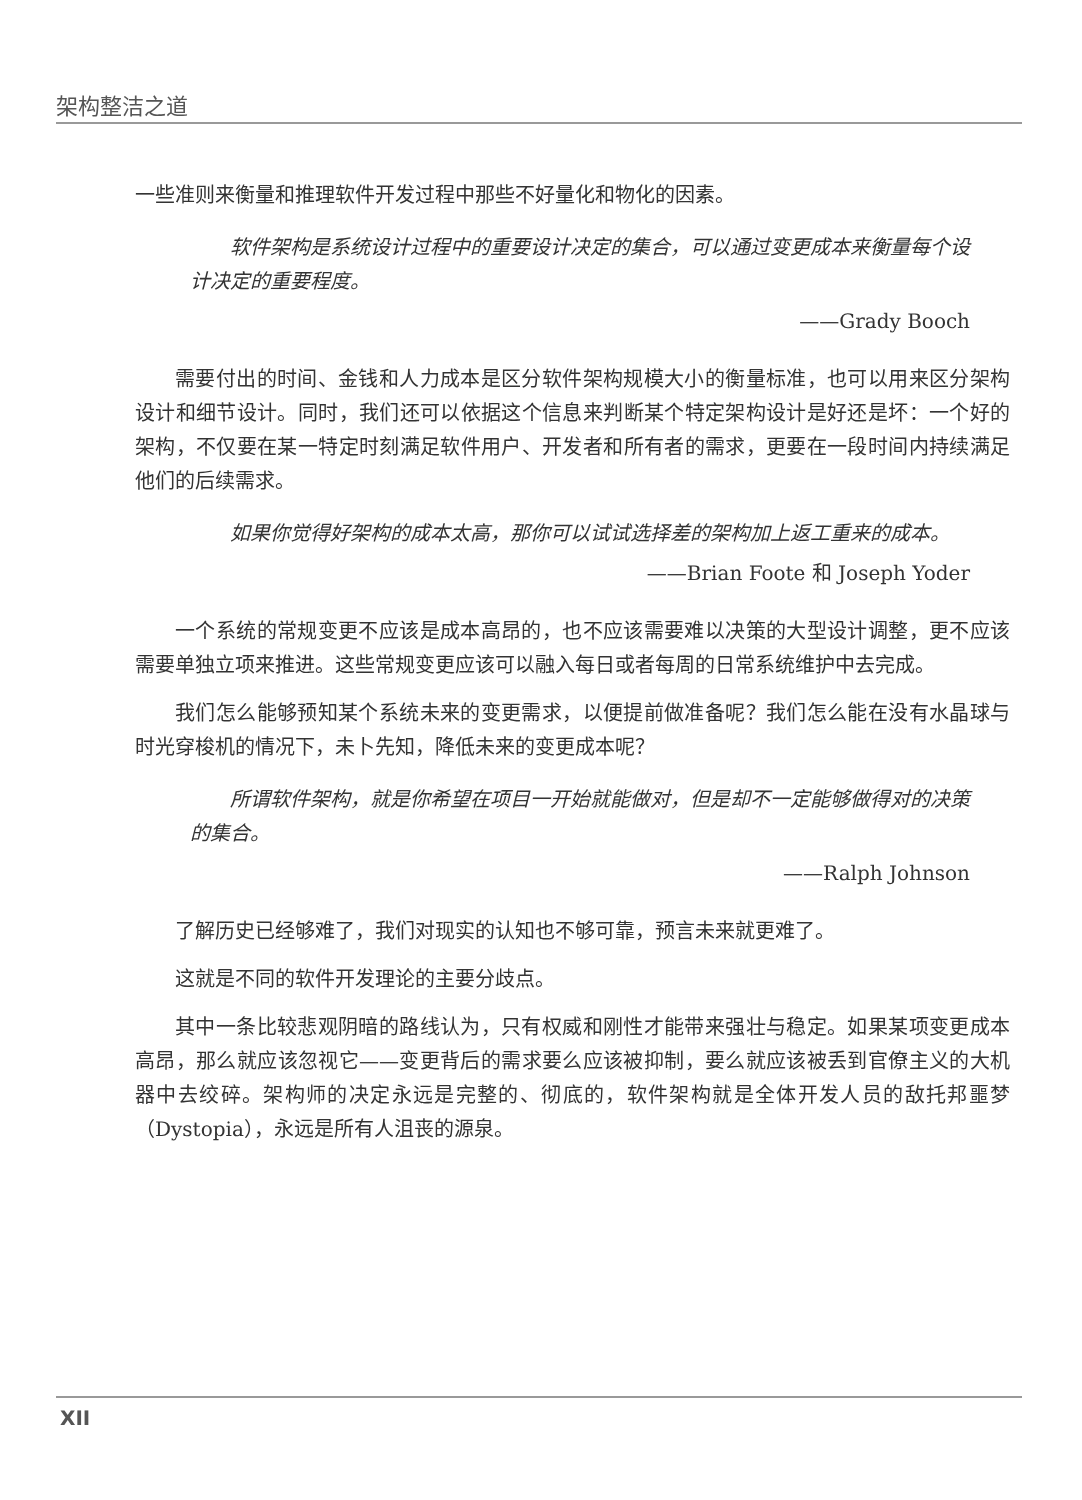架构整洁之道
一些准则来衡量和推理软件开发过程中那些不好量化和物化的因素。
软件架构是系统设计过程中的重要设计决定的集合，可以通过变更成本来衡量每个设计决定的重要程度。
——Grady Booch
需要付出的时间、金钱和人力成本是区分软件架构规模大小的衡量标准，也可以用来区分架构设计和细节设计。同时，我们还可以依据这个信息来判断某个特定架构设计是好还是坏：一个好的架构，不仅要在某一特定时刻满足软件用户、开发者和所有者的需求，更要在一段时间内持续满足他们的后续需求。
如果你觉得好架构的成本太高，那你可以试试选择差的架构加上返工重来的成本。
——Brian Foote 和 Joseph Yoder
一个系统的常规变更不应该是成本高昂的，也不应该需要难以决策的大型设计调整，更不应该需要单独立项来推进。这些常规变更应该可以融入每日或者每周的日常系统维护中去完成。
我们怎么能够预知某个系统未来的变更需求，以便提前做准备呢？我们怎么能在没有水晶球与时光穿梭机的情况下，未卜先知，降低未来的变更成本呢？
所谓软件架构，就是你希望在项目一开始就能做对，但是却不一定能够做得对的决策的集合。
——Ralph Johnson
了解历史已经够难了，我们对现实的认知也不够可靠，预言未来就更难了。
这就是不同的软件开发理论的主要分歧点。
其中一条比较悲观阴暗的路线认为，只有权威和刚性才能带来强壮与稳定。如果某项变更成本高昂，那么就应该忽视它——变更背后的需求要么应该被抑制，要么就应该被丢到官僚主义的大机器中去绞碎。架构师的决定永远是完整的、彻底的，软件架构就是全体开发人员的敌托邦噩梦（Dystopia），永远是所有人沮丧的源泉。
XII